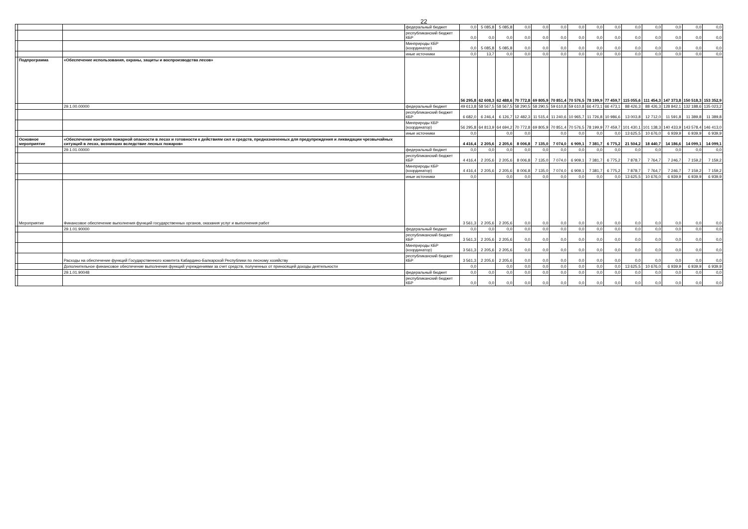22
| | | | федеральный бюджет | 0,0 | 5 085,8 | 5 085,8 | 0,0 | 0,0 | 0,0 | 0,0 | 0,0 | 0,0 | 0,0 | 0,0 | 0,0 | 0,0 | 0,0 |
| | | | республиканский бюджет КБР | 0,0 | 0,0 | 0,0 | 0,0 | 0,0 | 0,0 | 0,0 | 0,0 | 0,0 | 0,0 | 0,0 | 0,0 | 0,0 | 0,0 |
| | | | Минприроды КБР (координатор) | 0,0 | 5 085,8 | 5 085,8 | 0,0 | 0,0 | 0,0 | 0,0 | 0,0 | 0,0 | 0,0 | 0,0 | 0,0 | 0,0 | 0,0 |
| | | | иные источники | 0,0 | 13,7 | 0,0 | 0,0 | 0,0 | 0,0 | 0,0 | 0,0 | 0,0 | 0,0 | 0,0 | 0,0 | 0,0 | 0,0 |
| | Подпрограмма | «Обеспечение использования, охраны, защиты и воспроизводства лесов» | | 56 295,8 | 62 608,3 | 62 488,6 | 70 772,8 | 69 805,9 | 70 851,4 | 70 576,5 | 78 199,9 | 77 459,7 | 115 055,6 | 111 454,3 | 147 373,8 | 150 518,3 | 153 352,9 |
| | | 29.1.00.00000 | федеральный бюджет | 49 613,8 | 58 567,5 | 58 567,5 | 58 290,5 | 58 290,5 | 59 610,8 | 59 610,8 | 66 473,1 | 66 473,1 | 88 426,3 | 88 426,3 | 128 842,1 | 132 188,6 | 135 023,2 |
| | | | республиканский бюджет КБР | 6 682,0 | 6 246,4 | 6 126,7 | 12 482,3 | 11 515,4 | 11 240,6 | 10 965,7 | 11 726,8 | 10 986,6 | 13 003,8 | 12 712,0 | 11 591,8 | 11 389,8 | 11 389,8 |
| | | | Минприроды КБР (координатор) | 56 295,8 | 64 813,9 | 64 694,2 | 70 772,8 | 69 805,9 | 70 851,4 | 70 576,5 | 78 199,9 | 77 459,7 | 101 430,1 | 101 138,3 | 140 433,9 | 143 578,4 | 146 413,0 |
| | | | иные источники | 0,0 | | 0,0 | 0,0 | | 0,0 | 0,0 | 0,0 | 0,0 | 13 625,5 | 10 676,0 | 6 939,9 | 6 939,9 | 6 939,9 |
| | Основное мероприятие | «Обеспечение контроля пожарной опасности в лесах и готовности к действиям сил и средств, предназначенных для предупреждения и ликвидации чрезвычайных ситуаций в лесах, возникших вследствие лесных пожаров» | | 4 416,4 | 2 205,6 | 2 205,6 | 8 006,8 | 7 135,0 | 7 074,0 | 6 909,1 | 7 381,7 | 6 775,2 | 21 504,2 | 18 440,7 | 14 186,6 | 14 099,1 | 14 099,1 |
| | | 29.1.01.00000 | федеральный бюджет | 0,0 | 0,0 | 0,0 | 0,0 | 0,0 | 0,0 | 0,0 | 0,0 | 0,0 | 0,0 | 0,0 | 0,0 | 0,0 | 0,0 |
| | | | республиканский бюджет КБР | 4 416,4 | 2 205,6 | 2 205,6 | 8 006,8 | 7 135,0 | 7 074,0 | 6 909,1 | 7 381,7 | 6 775,2 | 7 878,7 | 7 764,7 | 7 246,7 | 7 159,2 | 7 159,2 |
| | | | Минприроды КБР (координатор) | 4 416,4 | 2 205,6 | 2 205,6 | 8 006,8 | 7 135,0 | 7 074,0 | 6 909,1 | 7 381,7 | 6 775,2 | 7 878,7 | 7 764,7 | 7 246,7 | 7 159,2 | 7 159,2 |
| | | | иные источники | 0,0 | | 0,0 | 0,0 | 0,0 | 0,0 | 0,0 | 0,0 | 0,0 | 13 625,5 | 10 676,0 | 6 939,9 | 6 939,9 | 6 939,9 |
| | Мероприятие | Финансовое обеспечение выполнения функций государственных органов, оказания услуг и выполнения работ | | 3 561,3 | 2 205,6 | 2 205,6 | 0,0 | 0,0 | 0,0 | 0,0 | 0,0 | 0,0 | 0,0 | 0,0 | 0,0 | 0,0 | 0,0 |
| | | 29.1.01.90000 | федеральный бюджет | 0,0 | 0,0 | 0,0 | 0,0 | 0,0 | 0,0 | 0,0 | 0,0 | 0,0 | 0,0 | 0,0 | 0,0 | 0,0 | 0,0 |
| | | | республиканский бюджет КБР | 3 561,3 | 2 205,6 | 2 205,6 | 0,0 | 0,0 | 0,0 | 0,0 | 0,0 | 0,0 | 0,0 | 0,0 | 0,0 | 0,0 | 0,0 |
| | | | Минприроды КБР (координатор) | 3 561,3 | 2 205,6 | 2 205,6 | 0,0 | 0,0 | 0,0 | 0,0 | 0,0 | 0,0 | 0,0 | 0,0 | 0,0 | 0,0 | 0,0 |
| | | Расходы на обеспечение функций Государственного комитета Кабардино-Балкарской Республики по лесному хозяйству | республиканский бюджет КБР | 3 561,3 | 2 205,6 | 2 205,6 | 0,0 | 0,0 | 0,0 | 0,0 | 0,0 | 0,0 | 0,0 | 0,0 | 0,0 | 0,0 | 0,0 |
| | | Дополнительное финансовое обеспечение выполнения функций учреждениями за счет средств, полученных от приносящей доходы деятельности | | 0,0 | | 0,0 | 0,0 | 0,0 | 0,0 | 0,0 | 0,0 | 0,0 | 13 625,5 | 10 676,0 | 6 939,9 | 6 939,9 | 6 939,9 |
| | | 29.1.01.90048 | федеральный бюджет | 0,0 | 0,0 | 0,0 | 0,0 | 0,0 | 0,0 | 0,0 | 0,0 | 0,0 | 0,0 | 0,0 | 0,0 | 0,0 | 0,0 |
| | | | республиканский бюджет КБР | 0,0 | 0,0 | 0,0 | 0,0 | 0,0 | 0,0 | 0,0 | 0,0 | 0,0 | 0,0 | 0,0 | 0,0 | 0,0 | 0,0 |